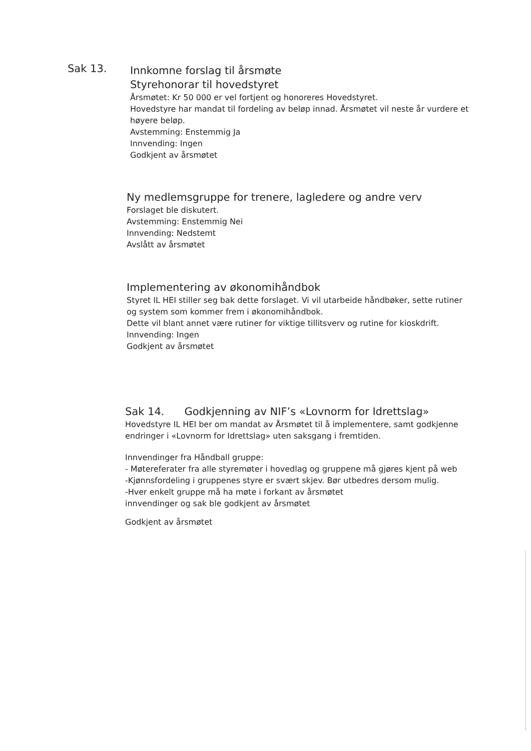Sak 13.
Innkomne forslag til årsmøte
Styrehonorar til hovedstyret
Årsmøtet: Kr 50 000 er vel fortjent og honoreres Hovedstyret.
Hovedstyre har mandat til fordeling av beløp innad. Årsmøtet vil neste år vurdere et høyere beløp.
Avstemming: Enstemmig Ja
Innvending: Ingen
Godkjent av årsmøtet
Ny medlemsgruppe for trenere, lagledere og andre verv
Forslaget ble diskutert.
Avstemming: Enstemmig Nei
Innvending: Nedstemt
Avslått av årsmøtet
Implementering av økonomihåndbok
Styret IL HEI stiller seg bak dette forslaget. Vi vil utarbeide håndbøker, sette rutiner og system som kommer frem i økonomihåndbok.
Dette vil blant annet være rutiner for viktige tillitsverv og rutine for kioskdrift.
Innvending: Ingen
Godkjent av årsmøtet
Sak 14. Godkjenning av NIF’s «Lovnorm for Idrettslag»
Hovedstyre IL HEI ber om mandat av Årsmøtet til å implementere, samt godkjenne endringer i «Lovnorm for Idrettslag» uten saksgang i fremtiden.
Innvendinger fra Håndball gruppe:
- Møtereferater fra alle styremøter i hovedlag og gruppene må gjøres kjent på web
-Kjønnsfordeling i gruppenes styre er svært skjev. Bør utbedres dersom mulig.
-Hver enkelt gruppe må ha møte i forkant av årsmøtet
innvendinger og sak ble godkjent av årsmøtet
Godkjent av årsmøtet